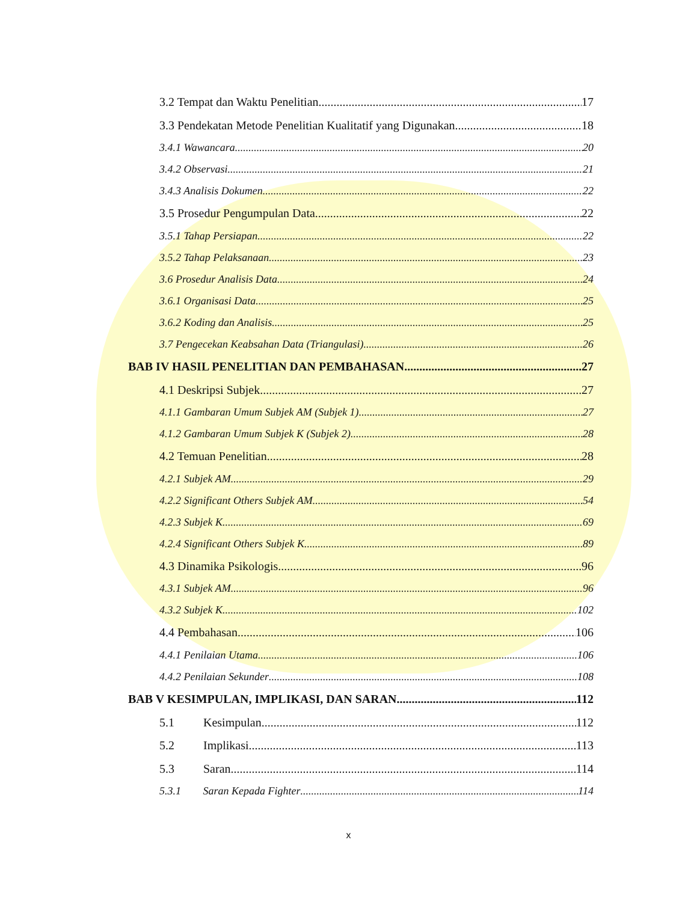3.2 Tempat dan Waktu Penelitian 17
3.3 Pendekatan Metode Penelitian Kualitatif yang Digunakan 18
3.4.1 Wawancara 20
3.4.2 Observasi 21
3.4.3 Analisis Dokumen 22
3.5 Prosedur Pengumpulan Data 22
3.5.1 Tahap Persiapan 22
3.5.2 Tahap Pelaksanaan 23
3.6 Prosedur Analisis Data 24
3.6.1 Organisasi Data 25
3.6.2 Koding dan Analisis 25
3.7 Pengecekan Keabsahan Data (Triangulasi) 26
BAB IV HASIL PENELITIAN DAN PEMBAHASAN 27
4.1 Deskripsi Subjek 27
4.1.1 Gambaran Umum Subjek AM (Subjek 1) 27
4.1.2 Gambaran Umum Subjek K (Subjek 2) 28
4.2 Temuan Penelitian 28
4.2.1 Subjek AM 29
4.2.2 Significant Others Subjek AM 54
4.2.3 Subjek K 69
4.2.4 Significant Others Subjek K 89
4.3 Dinamika Psikologis 96
4.3.1 Subjek AM 96
4.3.2 Subjek K 102
4.4 Pembahasan 106
4.4.1 Penilaian Utama 106
4.4.2 Penilaian Sekunder 108
BAB V KESIMPULAN, IMPLIKASI, DAN SARAN 112
5.1 Kesimpulan 112
5.2 Implikasi 113
5.3 Saran 114
5.3.1 Saran Kepada Fighter 114
x